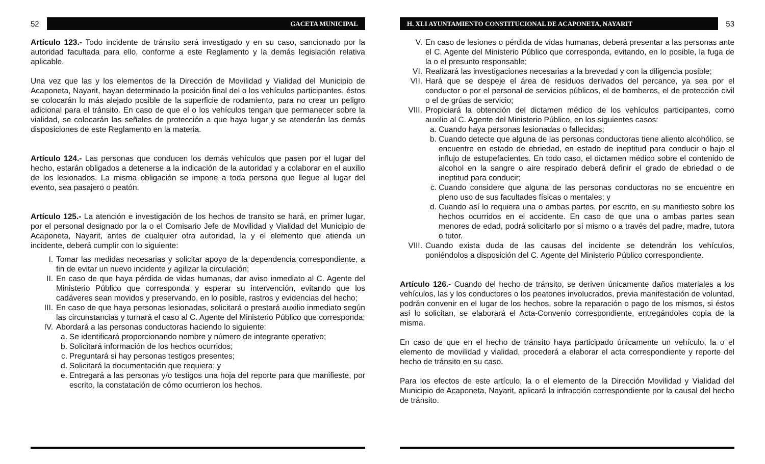52
GACETA MUNICIPAL
Artículo 123.- Todo incidente de tránsito será investigado y en su caso, sancionado por la autoridad facultada para ello, conforme a este Reglamento y la demás legislación relativa aplicable.
Una vez que las y los elementos de la Dirección de Movilidad y Vialidad del Municipio de Acaponeta, Nayarit, hayan determinado la posición final del o los vehículos participantes, éstos se colocarán lo más alejado posible de la superficie de rodamiento, para no crear un peligro adicional para el tránsito. En caso de que el o los vehículos tengan que permanecer sobre la vialidad, se colocarán las señales de protección a que haya lugar y se atenderán las demás disposiciones de este Reglamento en la materia.
Artículo 124.- Las personas que conducen los demás vehículos que pasen por el lugar del hecho, estarán obligados a detenerse a la indicación de la autoridad y a colaborar en el auxilio de los lesionados. La misma obligación se impone a toda persona que llegue al lugar del evento, sea pasajero o peatón.
Artículo 125.- La atención e investigación de los hechos de transito se hará, en primer lugar, por el personal designado por la o el Comisario Jefe de Movilidad y Vialidad del Municipio de Acaponeta, Nayarit, antes de cualquier otra autoridad, la y el elemento que atienda un incidente, deberá cumplir con lo siguiente:
I. Tomar las medidas necesarias y solicitar apoyo de la dependencia correspondiente, a fin de evitar un nuevo incidente y agilizar la circulación;
II. En caso de que haya pérdida de vidas humanas, dar aviso inmediato al C. Agente del Ministerio Público que corresponda y esperar su intervención, evitando que los cadáveres sean movidos y preservando, en lo posible, rastros y evidencias del hecho;
III. En caso de que haya personas lesionadas, solicitará o prestará auxilio inmediato según las circunstancias y turnará el caso al C. Agente del Ministerio Público que corresponda;
IV. Abordará a las personas conductoras haciendo lo siguiente:
a. Se identificará proporcionando nombre y número de integrante operativo;
b. Solicitará información de los hechos ocurridos;
c. Preguntará si hay personas testigos presentes;
d. Solicitará la documentación que requiera; y
e. Entregará a las personas y/o testigos una hoja del reporte para que manifieste, por escrito, la constatación de cómo ocurrieron los hechos.
H. XLI AYUNTAMIENTO CONSTITUCIONAL DE ACAPONETA, NAYARIT
53
V. En caso de lesiones o pérdida de vidas humanas, deberá presentar a las personas ante el C. Agente del Ministerio Público que corresponda, evitando, en lo posible, la fuga de la o el presunto responsable;
VI. Realizará las investigaciones necesarias a la brevedad y con la diligencia posible;
VII. Hará que se despeje el área de residuos derivados del percance, ya sea por el conductor o por el personal de servicios públicos, el de bomberos, el de protección civil o el de grúas de servicio;
VIII. Propiciará la obtención del dictamen médico de los vehículos participantes, como auxilio al C. Agente del Ministerio Público, en los siguientes casos:
a. Cuando haya personas lesionadas o fallecidas;
b. Cuando detecte que alguna de las personas conductoras tiene aliento alcohólico, se encuentre en estado de ebriedad, en estado de ineptitud para conducir o bajo el influjo de estupefacientes. En todo caso, el dictamen médico sobre el contenido de alcohol en la sangre o aire respirado deberá definir el grado de ebriedad o de ineptitud para conducir;
c. Cuando considere que alguna de las personas conductoras no se encuentre en pleno uso de sus facultades físicas o mentales; y
d. Cuando así lo requiera una o ambas partes, por escrito, en su manifiesto sobre los hechos ocurridos en el accidente. En caso de que una o ambas partes sean menores de edad, podrá solicitarlo por sí mismo o a través del padre, madre, tutora o tutor.
VIII. Cuando exista duda de las causas del incidente se detendrán los vehículos, poniéndolos a disposición del C. Agente del Ministerio Público correspondiente.
Artículo 126.- Cuando del hecho de tránsito, se deriven únicamente daños materiales a los vehículos, las y los conductores o los peatones involucrados, previa manifestación de voluntad, podrán convenir en el lugar de los hechos, sobre la reparación o pago de los mismos, si éstos así lo solicitan, se elaborará el Acta-Convenio correspondiente, entregándoles copia de la misma.
En caso de que en el hecho de tránsito haya participado únicamente un vehículo, la o el elemento de movilidad y vialidad, procederá a elaborar el acta correspondiente y reporte del hecho de tránsito en su caso.
Para los efectos de este artículo, la o el elemento de la Dirección Movilidad y Vialidad del Municipio de Acaponeta, Nayarit, aplicará la infracción correspondiente por la causal del hecho de tránsito.